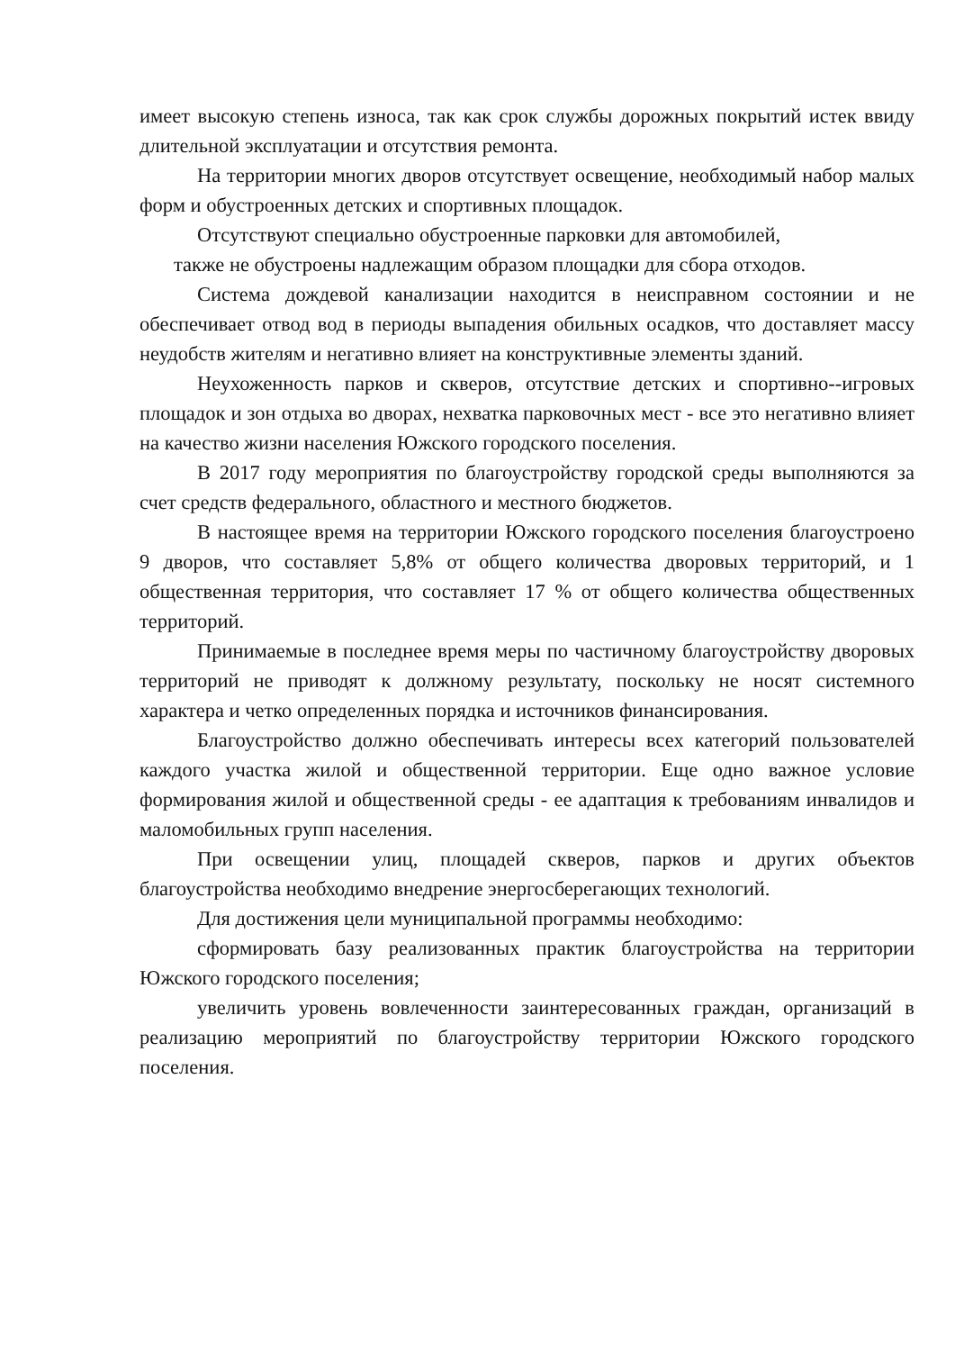имеет высокую степень износа, так как срок службы дорожных покрытий истек ввиду длительной эксплуатации и отсутствия ремонта.
На территории многих дворов отсутствует освещение, необходимый набор малых форм и обустроенных детских и спортивных площадок.
Отсутствуют специально обустроенные парковки для автомобилей,
также не обустроены надлежащим образом площадки для сбора отходов.
Система дождевой канализации находится в неисправном состоянии и не обеспечивает отвод вод в периоды выпадения обильных осадков, что доставляет массу неудобств жителям и негативно влияет на конструктивные элементы зданий.
Неухоженность парков и скверов, отсутствие детских и спортивно--игровых площадок и зон отдыха во дворах, нехватка парковочных мест - все это негативно влияет на качество жизни населения Южского городского поселения.
В 2017 году мероприятия по благоустройству городской среды выполняются за счет средств федерального, областного и местного бюджетов.
В настоящее время на территории Южского городского поселения благоустроено 9 дворов, что составляет 5,8% от общего количества дворовых территорий, и 1 общественная территория, что составляет 17 % от общего количества общественных территорий.
Принимаемые в последнее время меры по частичному благоустройству дворовых территорий не приводят к должному результату, поскольку не носят системного характера и четко определенных порядка и источников финансирования.
Благоустройство должно обеспечивать интересы всех категорий пользователей каждого участка жилой и общественной территории. Еще одно важное условие формирования жилой и общественной среды - ее адаптация к требованиям инвалидов и маломобильных групп населения.
При освещении улиц, площадей скверов, парков и других объектов благоустройства необходимо внедрение энергосберегающих технологий.
Для достижения цели муниципальной программы необходимо:
сформировать базу реализованных практик благоустройства на территории Южского городского поселения;
увеличить уровень вовлеченности заинтересованных граждан, организаций в реализацию мероприятий по благоустройству территории Южского городского поселения.